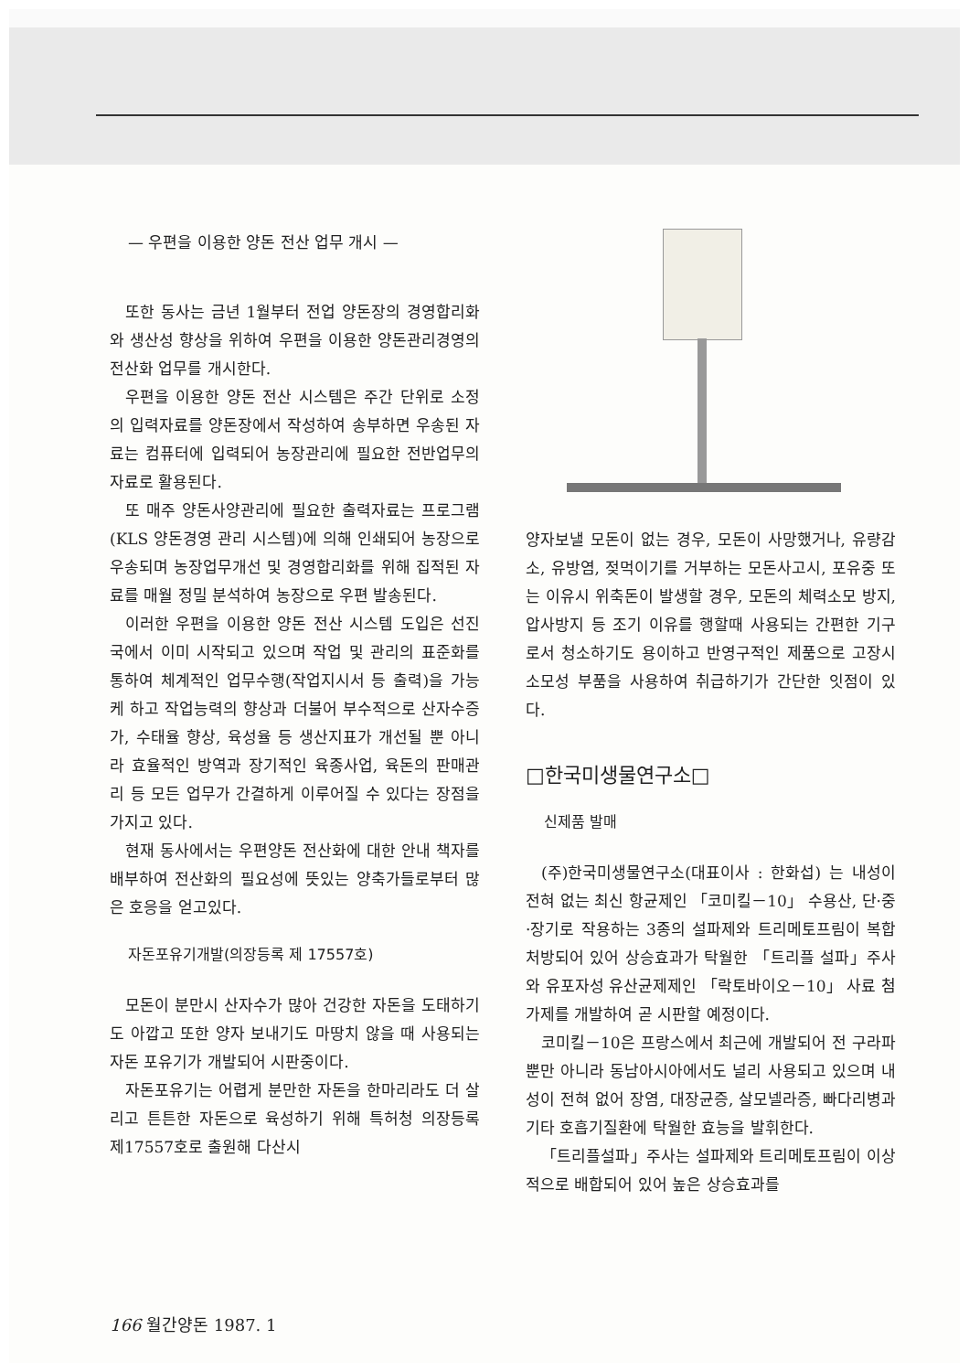— 우편을 이용한 양돈 전산 업무 개시 —
또한 동사는 금년 1월부터 전업 양돈장의 경영합리화와 생산성 향상을 위하여 우편을 이용한 양돈관리경영의 전산화 업무를 개시한다.
우편을 이용한 양돈 전산 시스템은 주간 단위로 소정의 입력자료를 양돈장에서 작성하여 송부하면 우송된 자료는 컴퓨터에 입력되어 농장관리에 필요한 전반업무의 자료로 활용된다.
또 매주 양돈사양관리에 필요한 출력자료는 프로그램(KLS 양돈경영 관리 시스템)에 의해 인쇄되어 농장으로 우송되며 농장업무개선 및 경영합리화를 위해 집적된 자료를 매월 정밀 분석하여 농장으로 우편 발송된다.
이러한 우편을 이용한 양돈 전산 시스템 도입은 선진국에서 이미 시작되고 있으며 작업 및 관리의 표준화를 통하여 체계적인 업무수행(작업지시서 등 출력)을 가능케 하고 작업능력의 향상과 더불어 부수적으로 산자수증가, 수태율 향상, 육성율 등 생산지표가 개선될 뿐 아니라 효율적인 방역과 장기적인 육종사업, 육돈의 판매관리 등 모든 업무가 간결하게 이루어질 수 있다는 장점을 가지고 있다.
현재 동사에서는 우편양돈 전산화에 대한 안내 책자를 배부하여 전산화의 필요성에 뜻있는 양축가들로부터 많은 호응을 얻고있다.
자돈포유기개발(의장등록 제 17557호)
모돈이 분만시 산자수가 많아 건강한 자돈을 도태하기도 아깝고 또한 양자 보내기도 마땅치 않을 때 사용되는 자돈 포유기가 개발되어 시판중이다.
자돈포유기는 어렵게 분만한 자돈을 한마리라도 더 살리고 튼튼한 자돈으로 육성하기 위해 특허청 의장등록 제17557호로 출원해 다산시
양자보낼 모돈이 없는 경우, 모돈이 사망했거나, 유량감소, 유방염, 젖먹이기를 거부하는 모돈사고시, 포유중 또는 이유시 위축돈이 발생할 경우, 모돈의 체력소모 방지, 압사방지 등 조기 이유를 행할때 사용되는 간편한 기구로서 청소하기도 용이하고 반영구적인 제품으로 고장시 소모성 부품을 사용하여 취급하기가 간단한 잇점이 있다.
□한국미생물연구소□
신제품 발매
(주)한국미생물연구소(대표이사 : 한화섭) 는 내성이 전혀 없는 최신 항균제인 「코미킬－10」 수용산, 단·중·장기로 작용하는 3종의 설파제와 트리메토프림이 복합 처방되어 있어 상승효과가 탁월한 「트리플 설파」주사와 유포자성 유산균제제인 「락토바이오－10」 사료 첨가제를 개발하여 곧 시판할 예정이다.
코미킬－10은 프랑스에서 최근에 개발되어 전 구라파 뿐만 아니라 동남아시아에서도 널리 사용되고 있으며 내성이 전혀 없어 장염, 대장균증, 살모넬라증, 빠다리병과 기타 호흡기질환에 탁월한 효능을 발휘한다.
「트리플설파」주사는 설파제와 트리메토프림이 이상적으로 배합되어 있어 높은 상승효과를
166 월간양돈 1987. 1